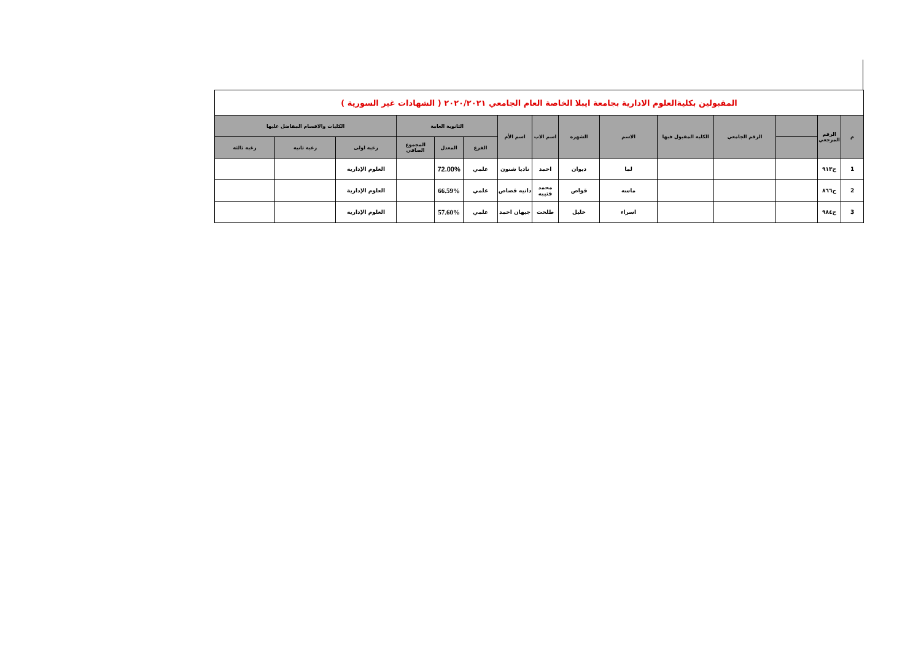| المقبولين بكليةالعلوم الادارية بجامعة ايبلا الخاصة العام الجامعي ٢٠٢٠/٢٠٢١ ( الشهادات غير السورية ) | | | | | | | | | | | | | | |
| م | الرقم المرجعي | | الرقم الجامعي | الكلية المقبول فيها | الاسم | الشهرة | اسم الاب | اسم الأم | الثانوية العامة | | | الكليات والاقسام المفاضل عليها | | |
| | | | | | | | | | الفرع | المعدل | المجموع الصافي | رغبة اولى | رغبة ثانية | رغبة ثالثة |
| 1 | ح٩١٣ | | | | لما | ديوان | احمد | ناديا شنون | علمي | 72.00% | | العلوم الإدارية | | |
| 2 | ح٨٦٦ | | | | ماسه | قواص | محمد قتيبه | دانيه قصاص | علمي | 66.59% | | العلوم الإدارية | | |
| 3 | ح٩٨٤ | | | | اسراء | خليل | طلحت | جيهان احمد | علمي | 57.60% | | العلوم الإدارية | | |